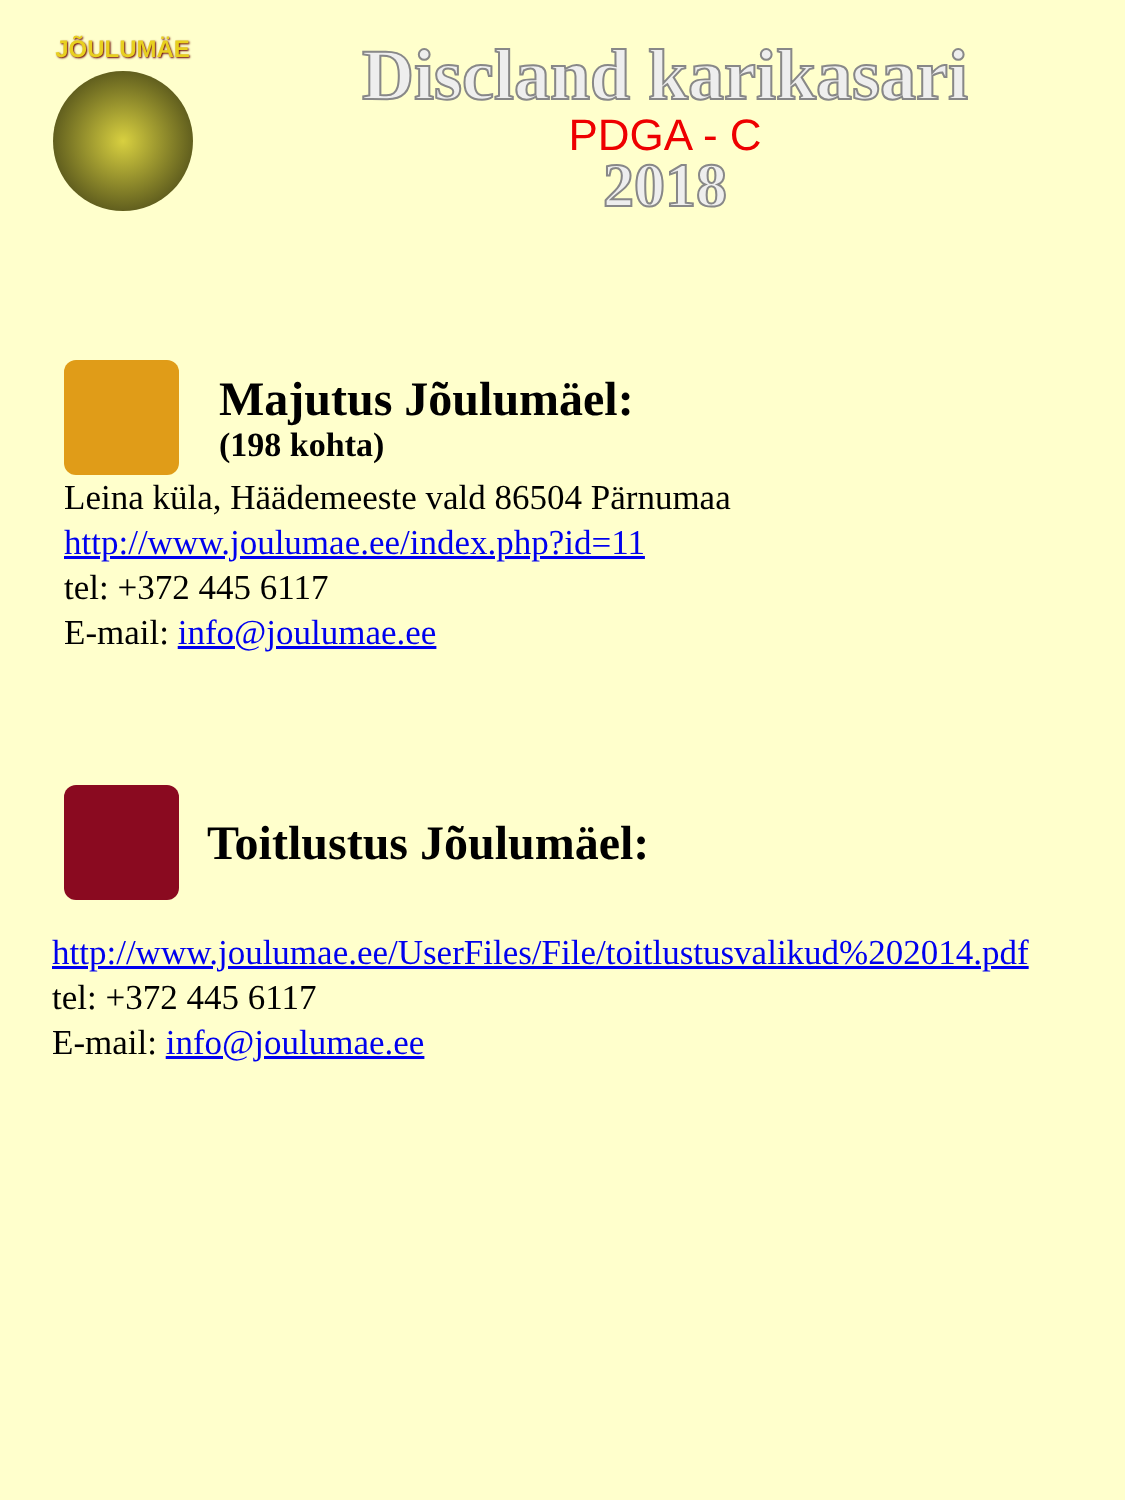JÕULUMÄE
Discland karikasari
PDGA - C
2018
Majutus Jõulumäel:
(198 kohta)
Leina küla, Häädemeeste vald 86504 Pärnumaa
http://www.joulumae.ee/index.php?id=11
tel: +372 445 6117
E-mail: info@joulumae.ee
Toitlustus Jõulumäel:
http://www.joulumae.ee/UserFiles/File/toitlustusvalikud%202014.pdf
tel: +372 445 6117
E-mail: info@joulumae.ee